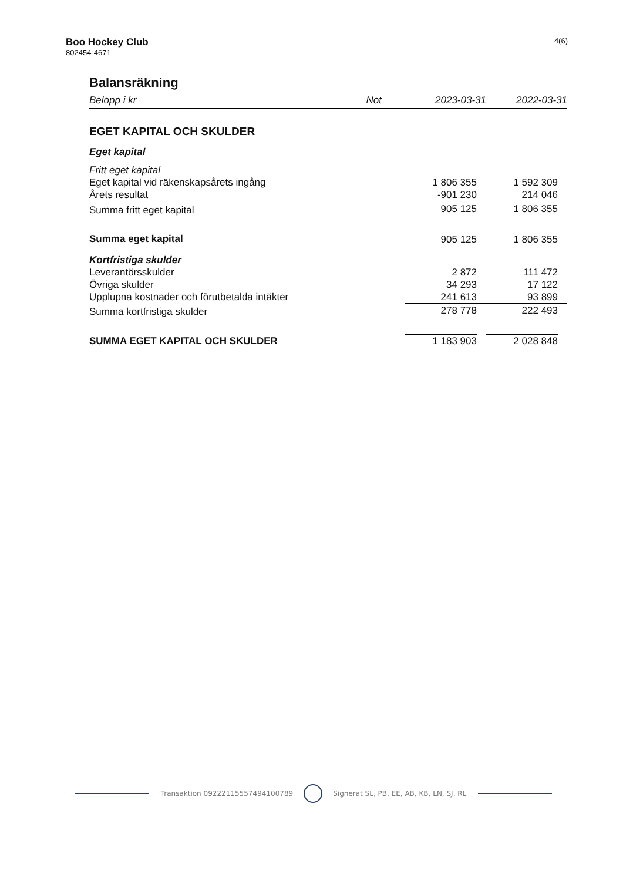Boo Hockey Club
802454-4671
4(6)
Balansräkning
| Belopp i kr | Not | 2023-03-31 | 2022-03-31 |
| --- | --- | --- | --- |
| EGET KAPITAL OCH SKULDER | | | |
| Eget kapital | | | |
| Fritt eget kapital | | | |
| Eget kapital vid räkenskapsårets ingång | | 1 806 355 | 1 592 309 |
| Årets resultat | | -901 230 | 214 046 |
| Summa fritt eget kapital | | 905 125 | 1 806 355 |
| Summa eget kapital | | 905 125 | 1 806 355 |
| Kortfristiga skulder | | | |
| Leverantörsskulder | | 2 872 | 111 472 |
| Övriga skulder | | 34 293 | 17 122 |
| Upplupna kostnader och förutbetalda intäkter | | 241 613 | 93 899 |
| Summa kortfristiga skulder | | 278 778 | 222 493 |
| SUMMA EGET KAPITAL OCH SKULDER | | 1 183 903 | 2 028 848 |
Transaktion 09222115557494100789
Signerat SL, PB, EE, AB, KB, LN, SJ, RL